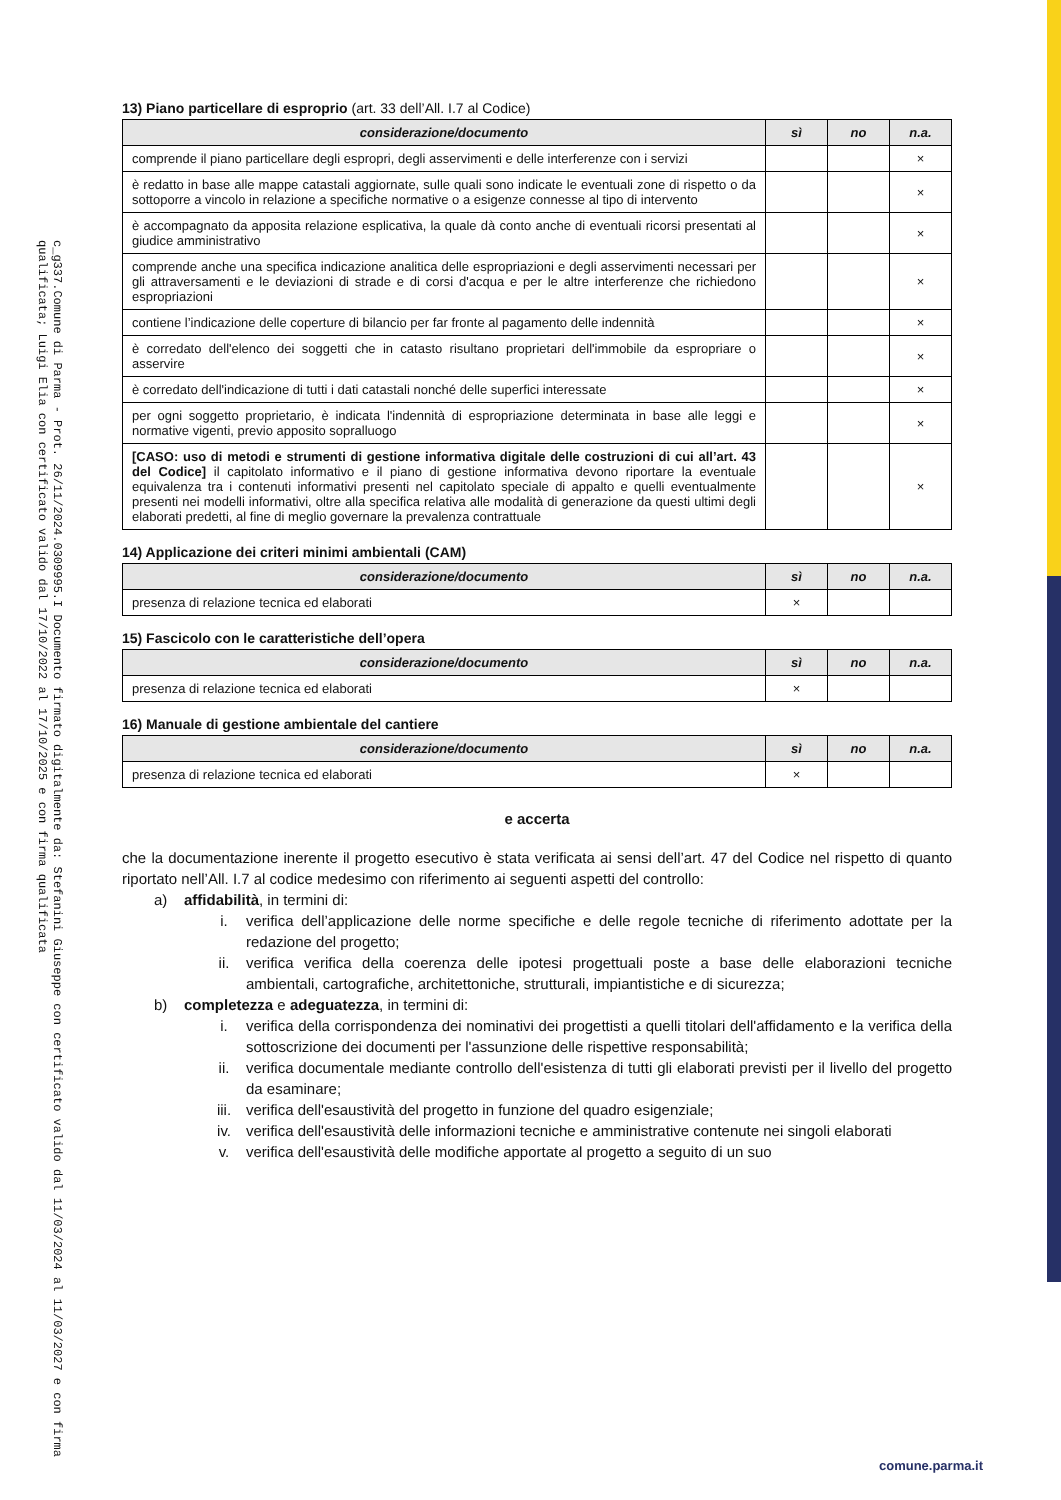c_g337.Comune di Parma - Prot. 26/11/2024.0309995.I Documento firmato digitalmente da: Stefanini Giuseppe con certificato valido dal 11/03/2024 al 11/03/2027 e con firma qualificata; Luigi Elia con certificato valido dal 17/10/2022 al 17/10/2025 e con firma qualificata
13) Piano particellare di esproprio (art. 33 dell’All. I.7 al Codice)
| considerazione/documento | sì | no | n.a. |
| --- | --- | --- | --- |
| comprende il piano particellare degli espropri, degli asservimenti e delle interferenze con i servizi | | | × |
| è redatto in base alle mappe catastali aggiornate, sulle quali sono indicate le eventuali zone di rispetto o da sottoporre a vincolo in relazione a specifiche normative o a esigenze connesse al tipo di intervento | | | × |
| è accompagnato da apposita relazione esplicativa, la quale dà conto anche di eventuali ricorsi presentati al giudice amministrativo | | | × |
| comprende anche una specifica indicazione analitica delle espropriazioni e degli asservimenti necessari per gli attraversamenti e le deviazioni di strade e di corsi d'acqua e per le altre interferenze che richiedono espropriazioni | | | × |
| contiene l’indicazione delle coperture di bilancio per far fronte al pagamento delle indennità | | | × |
| è corredato dell'elenco dei soggetti che in catasto risultano proprietari dell'immobile da espropriare o asservire | | | × |
| è corredato dell'indicazione di tutti i dati catastali nonché delle superfici interessate | | | × |
| per ogni soggetto proprietario, è indicata l'indennità di espropriazione determinata in base alle leggi e normative vigenti, previo apposito sopralluogo | | | × |
| [CASO: uso di metodi e strumenti di gestione informativa digitale delle costruzioni di cui all’art. 43 del Codice] il capitolato informativo e il piano di gestione informativa devono riportare la eventuale equivalenza tra i contenuti informativi presenti nel capitolato speciale di appalto e quelli eventualmente presenti nei modelli informativi, oltre alla specifica relativa alle modalità di generazione da questi ultimi degli elaborati predetti, al fine di meglio governare la prevalenza contrattuale | | | × |
14) Applicazione dei criteri minimi ambientali (CAM)
| considerazione/documento | sì | no | n.a. |
| --- | --- | --- | --- |
| presenza di relazione tecnica ed elaborati | × | | |
15) Fascicolo con le caratteristiche dell’opera
| considerazione/documento | sì | no | n.a. |
| --- | --- | --- | --- |
| presenza di relazione tecnica ed elaborati | × | | |
16) Manuale di gestione ambientale del cantiere
| considerazione/documento | sì | no | n.a. |
| --- | --- | --- | --- |
| presenza di relazione tecnica ed elaborati | × | | |
e accerta
che la documentazione inerente il progetto esecutivo è stata verificata ai sensi dell’art. 47 del Codice nel rispetto di quanto riportato nell’All. I.7 al codice medesimo con riferimento ai seguenti aspetti del controllo:
a) affidabilità, in termini di:
i. verifica dell’applicazione delle norme specifiche e delle regole tecniche di riferimento adottate per la redazione del progetto;
ii. verifica verifica della coerenza delle ipotesi progettuali poste a base delle elaborazioni tecniche ambientali, cartografiche, architettoniche, strutturali, impiantistiche e di sicurezza;
b) completezza e adeguatezza, in termini di:
i. verifica della corrispondenza dei nominativi dei progettisti a quelli titolari dell'affidamento e la verifica della sottoscrizione dei documenti per l'assunzione delle rispettive responsabilità;
ii. verifica documentale mediante controllo dell'esistenza di tutti gli elaborati previsti per il livello del progetto da esaminare;
iii. verifica dell'esaustività del progetto in funzione del quadro esigenziale;
iv. verifica dell'esaustività delle informazioni tecniche e amministrative contenute nei singoli elaborati
v. verifica dell'esaustività delle modifiche apportate al progetto a seguito di un suo
comune.parma.it